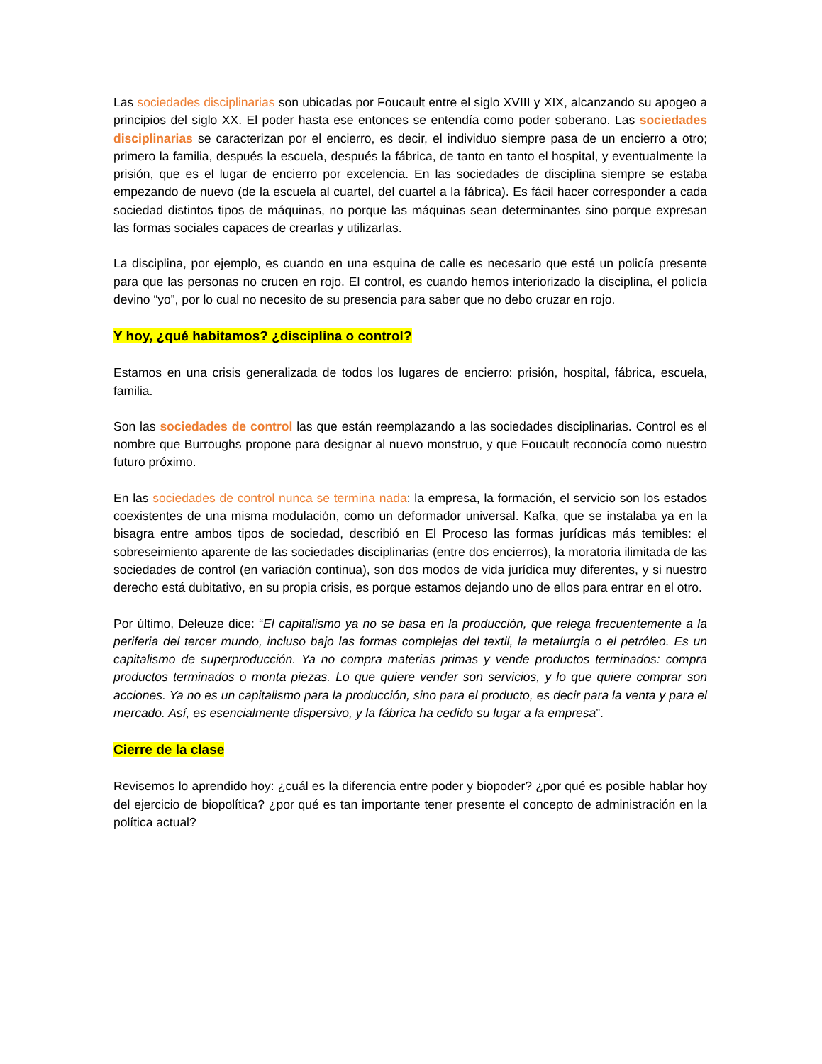Las sociedades disciplinarias son ubicadas por Foucault entre el siglo XVIII y XIX, alcanzando su apogeo a principios del siglo XX. El poder hasta ese entonces se entendía como poder soberano. Las sociedades disciplinarias se caracterizan por el encierro, es decir, el individuo siempre pasa de un encierro a otro; primero la familia, después la escuela, después la fábrica, de tanto en tanto el hospital, y eventualmente la prisión, que es el lugar de encierro por excelencia. En las sociedades de disciplina siempre se estaba empezando de nuevo (de la escuela al cuartel, del cuartel a la fábrica). Es fácil hacer corresponder a cada sociedad distintos tipos de máquinas, no porque las máquinas sean determinantes sino porque expresan las formas sociales capaces de crearlas y utilizarlas.
La disciplina, por ejemplo, es cuando en una esquina de calle es necesario que esté un policía presente para que las personas no crucen en rojo. El control, es cuando hemos interiorizado la disciplina, el policía devino “yo”, por lo cual no necesito de su presencia para saber que no debo cruzar en rojo.
Y hoy, ¿qué habitamos? ¿disciplina o control?
Estamos en una crisis generalizada de todos los lugares de encierro: prisión, hospital, fábrica, escuela, familia.
Son las sociedades de control las que están reemplazando a las sociedades disciplinarias. Control es el nombre que Burroughs propone para designar al nuevo monstruo, y que Foucault reconocía como nuestro futuro próximo.
En las sociedades de control nunca se termina nada: la empresa, la formación, el servicio son los estados coexistentes de una misma modulación, como un deformador universal. Kafka, que se instalaba ya en la bisagra entre ambos tipos de sociedad, describió en El Proceso las formas jurídicas más temibles: el sobreseimiento aparente de las sociedades disciplinarias (entre dos encierros), la moratoria ilimitada de las sociedades de control (en variación continua), son dos modos de vida jurídica muy diferentes, y si nuestro derecho está dubitativo, en su propia crisis, es porque estamos dejando uno de ellos para entrar en el otro.
Por último, Deleuze dice: “El capitalismo ya no se basa en la producción, que relega frecuentemente a la periferia del tercer mundo, incluso bajo las formas complejas del textil, la metalurgia o el petróleo. Es un capitalismo de superproducción. Ya no compra materias primas y vende productos terminados: compra productos terminados o monta piezas. Lo que quiere vender son servicios, y lo que quiere comprar son acciones. Ya no es un capitalismo para la producción, sino para el producto, es decir para la venta y para el mercado. Así, es esencialmente dispersivo, y la fábrica ha cedido su lugar a la empresa”.
Cierre de la clase
Revisemos lo aprendido hoy: ¿cuál es la diferencia entre poder y biopoder? ¿por qué es posible hablar hoy del ejercicio de biopolítica? ¿por qué es tan importante tener presente el concepto de administración en la política actual?